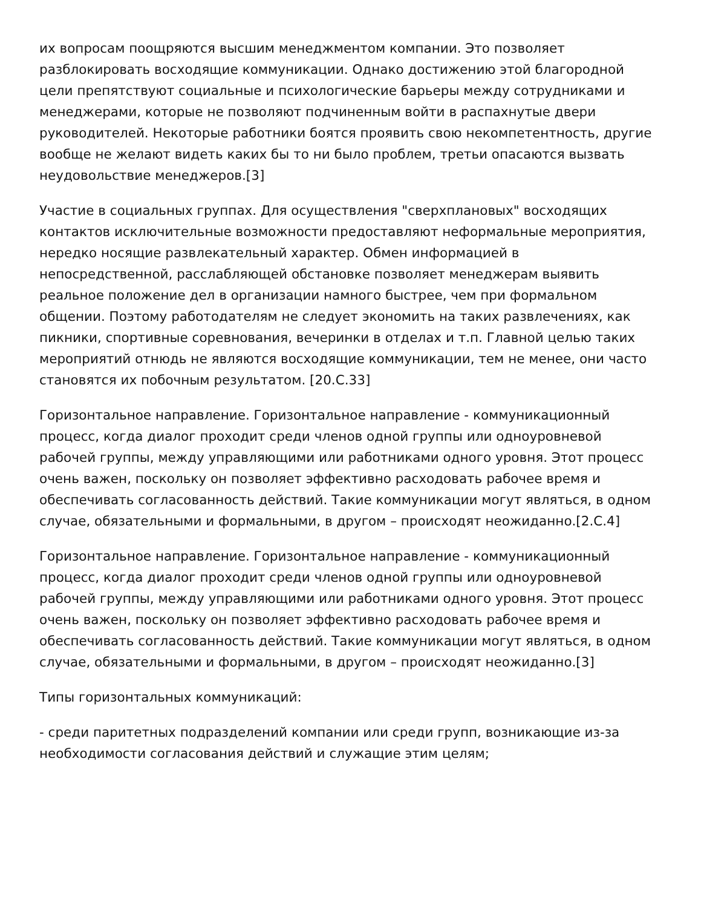их вопросам поощряются высшим менеджментом компании. Это позволяет разблокировать восходящие коммуникации. Однако достижению этой благородной цели препятствуют социальные и психологические барьеры между сотрудниками и менеджерами, которые не позволяют подчиненным войти в распахнутые двери руководителей. Некоторые работники боятся проявить свою некомпетентность, другие вообще не желают видеть каких бы то ни было проблем, третьи опасаются вызвать неудовольствие менеджеров.[3]
Участие в социальных группах. Для осуществления "сверхплановых" восходящих контактов исключительные возможности предоставляют неформальные мероприятия, нередко носящие развлекательный характер. Обмен информацией в непосредственной, расслабляющей обстановке позволяет менеджерам выявить реальное положение дел в организации намного быстрее, чем при формальном общении. Поэтому работодателям не следует экономить на таких развлечениях, как пикники, спортивные соревнования, вечеринки в отделах и т.п. Главной целью таких мероприятий отнюдь не являются восходящие коммуникации, тем не менее, они часто становятся их побочным результатом. [20.С.33]
Горизонтальное направление. Горизонтальное направление - коммуникационный процесс, когда диалог проходит среди членов одной группы или одноуровневой рабочей группы, между управляющими или работниками одного уровня. Этот процесс очень важен, поскольку он позволяет эффективно расходовать рабочее время и обеспечивать согласованность действий. Такие коммуникации могут являться, в одном случае, обязательными и формальными, в другом – происходят неожиданно.[2.С.4]
Горизонтальное направление. Горизонтальное направление - коммуникационный процесс, когда диалог проходит среди членов одной группы или одноуровневой рабочей группы, между управляющими или работниками одного уровня. Этот процесс очень важен, поскольку он позволяет эффективно расходовать рабочее время и обеспечивать согласованность действий. Такие коммуникации могут являться, в одном случае, обязательными и формальными, в другом – происходят неожиданно.[3]
Типы горизонтальных коммуникаций:
- среди паритетных подразделений компании или среди групп, возникающие из-за необходимости согласования действий и служащие этим целям;